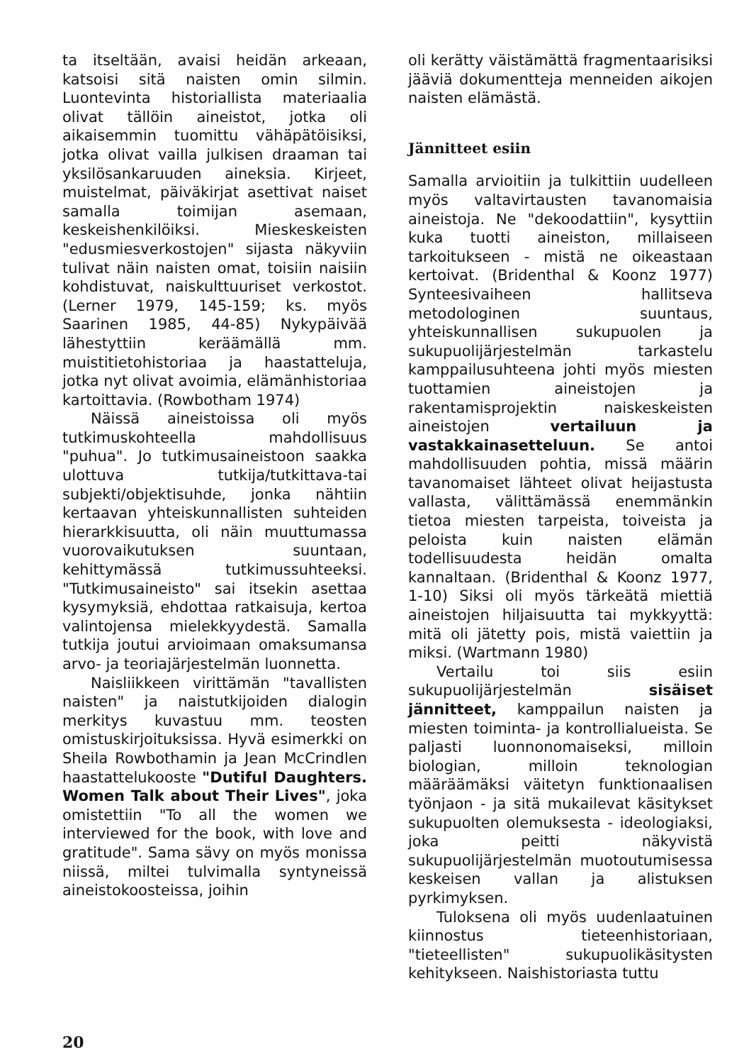ta itseltään, avaisi heidän arkeaan, katsoisi sitä naisten omin silmin. Luontevinta historiallista materiaalia olivat tällöin aineistot, jotka oli aikaisemmin tuomittu vähäpätöisiksi, jotka olivat vailla julkisen draaman tai yksilösankaruuden aineksia. Kirjeet, muistelmat, päiväkirjat asettivat naiset samalla toimijan asemaan, keskeishenkilöiksi. Mieskeskeisten "edusmiesverkostojen" sijasta näkyviin tulivat näin naisten omat, toisiin naisiin kohdistuvat, naiskulttuuriset verkostot. (Lerner 1979, 145-159; ks. myös Saarinen 1985, 44-85) Nykypäivää lähestyttiin keräämällä mm. muistitietohistoriaa ja haastatteluja, jotka nyt olivat avoimia, elämänhistoriaa kartoittavia. (Rowbotham 1974)
Näissä aineistoissa oli myös tutkimuskohteella mahdollisuus "puhua". Jo tutkimusaineistoon saakka ulottuva tutkija/tutkittava-tai subjekti/objektisuhde, jonka nähtiin kertaavan yhteiskunnallisten suhteiden hierarkkisuutta, oli näin muuttumassa vuorovaikutuksen suuntaan, kehittymässä tutkimussuhteeksi. "Tutkimusaineisto" sai itsekin asettaa kysymyksiä, ehdottaa ratkaisuja, kertoa valintojensa mielekkyydestä. Samalla tutkija joutui arvioimaan omaksumansa arvo- ja teoriajärjestelmän luonnetta.
Naisliikkeen virittämän "tavallisten naisten" ja naistutkijoiden dialogin merkitys kuvastuu mm. teosten omistuskirjoituksissa. Hyvä esimerkki on Sheila Rowbothamin ja Jean McCrindlen haastattelukooste "Dutiful Daughters. Women Talk about Their Lives", joka omistettiin "To all the women we interviewed for the book, with love and gratitude". Sama sävy on myös monissa niissä, miltei tulvimalla syntyneissä aineistokoosteissa, joihin
oli kerätty väistämättä fragmentaarisiksi jääviä dokumentteja menneiden aikojen naisten elämästä.
Jännitteet esiin
Samalla arvioitiin ja tulkittiin uudelleen myös valtavirtausten tavanomaisia aineistoja. Ne "dekoodattiin", kysyttiin kuka tuotti aineiston, millaiseen tarkoitukseen - mistä ne oikeastaan kertoivat. (Bridenthal & Koonz 1977) Synteesivaiheen hallitseva metodologinen suuntaus, yhteiskunnallisen sukupuolen ja sukupuolijärjestelmän tarkastelu kamppailusuhteena johti myös miesten tuottamien aineistojen ja rakentamisprojektin naiskeskeisten aineistojen vertailuun ja vastakkainasetteluun. Se antoi mahdollisuuden pohtia, missä määrin tavanomaiset lähteet olivat heijastusta vallasta, välittämässä enemmänkin tietoa miesten tarpeista, toiveista ja peloista kuin naisten elämän todellisuudesta heidän omalta kannaltaan. (Bridenthal & Koonz 1977, 1-10) Siksi oli myös tärkeätä miettiä aineistojen hiljaisuutta tai mykkyyttä: mitä oli jätetty pois, mistä vaiettiin ja miksi. (Wartmann 1980)
Vertailu toi siis esiin sukupuolijärjestelmän sisäiset jännitteet, kamppailun naisten ja miesten toiminta- ja kontrollialueista. Se paljasti luonnonomaiseksi, milloin biologian, milloin teknologian määräämäksi väitetyn funktionaalisen työnjaon - ja sitä mukailevat käsitykset sukupuolten olemuksesta - ideologiaksi, joka peitti näkyvistä sukupuolijärjestelmän muotoutumisessa keskeisen vallan ja alistuksen pyrkimyksen.
Tuloksena oli myös uudenlaatuinen kiinnostus tieteenhistoriaan, "tieteellisten" sukupuolikäsitysten kehitykseen. Naishistoriasta tuttu
20